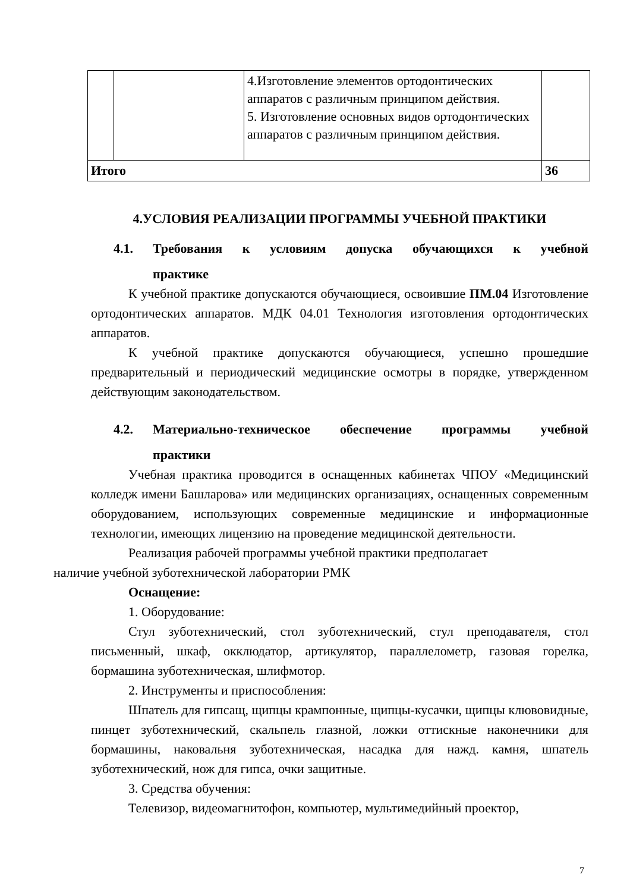| | | 4.Изготовление элементов ортодонтических аппаратов с различным принципом действия. 5. Изготовление основных видов ортодонтических аппаратов с различным принципом действия. | |
| Итого | | | 36 |
4.УСЛОВИЯ РЕАЛИЗАЦИИ ПРОГРАММЫ УЧЕБНОЙ ПРАКТИКИ
4.1. Требования к условиям допуска обучающихся к учебной
практике
К учебной практике допускаются обучающиеся, освоившие ПМ.04 Изготовление ортодонтических аппаратов. МДК 04.01 Технология изготовления ортодонтических аппаратов.
К учебной практике допускаются обучающиеся, успешно прошедшие предварительный и периодический медицинские осмотры в порядке, утвержденном действующим законодательством.
4.2. Материально-техническое обеспечение программы учебной
практики
Учебная практика проводится в оснащенных кабинетах ЧПОУ «Медицинский колледж имени Башларова» или медицинских организациях, оснащенных современным оборудованием, использующих современные медицинские и информационные технологии, имеющих лицензию на проведение медицинской деятельности.
Реализация рабочей программы учебной практики предполагает
наличие учебной зуботехнической лаборатории РМК
Оснащение:
1. Оборудование:
Стул зуботехнический, стол зуботехнический, стул преподавателя, стол письменный, шкаф, окклюдатор, артикулятор, параллелометр, газовая горелка, бормашина зуботехническая, шлифмотор.
2. Инструменты и приспособления:
Шпатель для гипсащ, щипцы крампонные, щипцы-кусачки, щипцы клювовидные, пинцет зуботехнический, скальпель глазной, ложки оттискные наконечники для бормашины, наковальня зуботехническая, насадка для нажд. камня, шпатель зуботехнический, нож для гипса, очки защитные.
3. Средства обучения:
Телевизор, видеомагнитофон, компьютер, мультимедийный проектор,
7